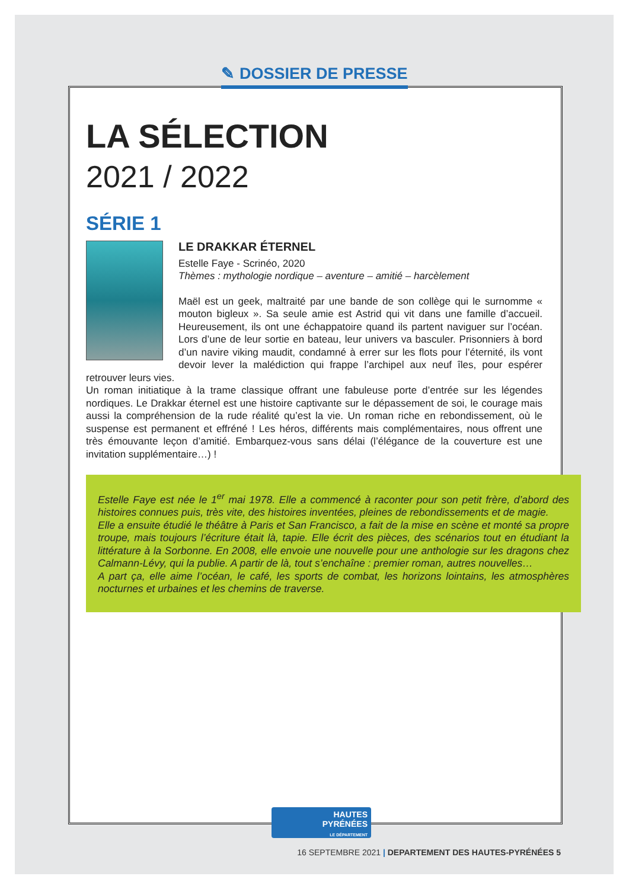✎ DOSSIER DE PRESSE
LA SÉLECTION
2021 / 2022
SÉRIE 1
LE DRAKKAR ÉTERNEL
Estelle Faye - Scrinéo, 2020
Thèmes : mythologie nordique – aventure – amitié – harcèlement
Maël est un geek, maltraité par une bande de son collège qui le surnomme « mouton bigleux ». Sa seule amie est Astrid qui vit dans une famille d’accueil. Heureusement, ils ont une échappatoire quand ils partent naviguer sur l’océan. Lors d’une de leur sortie en bateau, leur univers va basculer. Prisonniers à bord d’un navire viking maudit, condamné à errer sur les flots pour l’éternité, ils vont devoir lever la malédiction qui frappe l’archipel aux neuf îles, pour espérer retrouver leurs vies.
Un roman initiatique à la trame classique offrant une fabuleuse porte d’entrée sur les légendes nordiques. Le Drakkar éternel est une histoire captivante sur le dépassement de soi, le courage mais aussi la compréhension de la rude réalité qu’est la vie. Un roman riche en rebondissement, où le suspense est permanent et effréné ! Les héros, différents mais complémentaires, nous offrent une très émouvante leçon d’amitié. Embarquez-vous sans délai (l’élégance de la couverture est une invitation supplémentaire…) !
Estelle Faye est née le 1<sup>er</sup> mai 1978. Elle a commencé à raconter pour son petit frère, d’abord des histoires connues puis, très vite, des histoires inventées, pleines de rebondissements et de magie.
Elle a ensuite étudié le théâtre à Paris et San Francisco, a fait de la mise en scène et monté sa propre troupe, mais toujours l’écriture était là, tapie. Elle écrit des pièces, des scénarios tout en étudiant la littérature à la Sorbonne. En 2008, elle envoie une nouvelle pour une anthologie sur les dragons chez Calmann-Lévy, qui la publie. A partir de là, tout s’enchaîne : premier roman, autres nouvelles…
A part ça, elle aime l’océan, le café, les sports de combat, les horizons lointains, les atmosphères nocturnes et urbaines et les chemins de traverse.
HAUTES
PYRÉNÉES
LE DÉPARTEMENT
16 SEPTEMBRE 2021 | DEPARTEMENT DES HAUTES-PYRÉNÉES 5